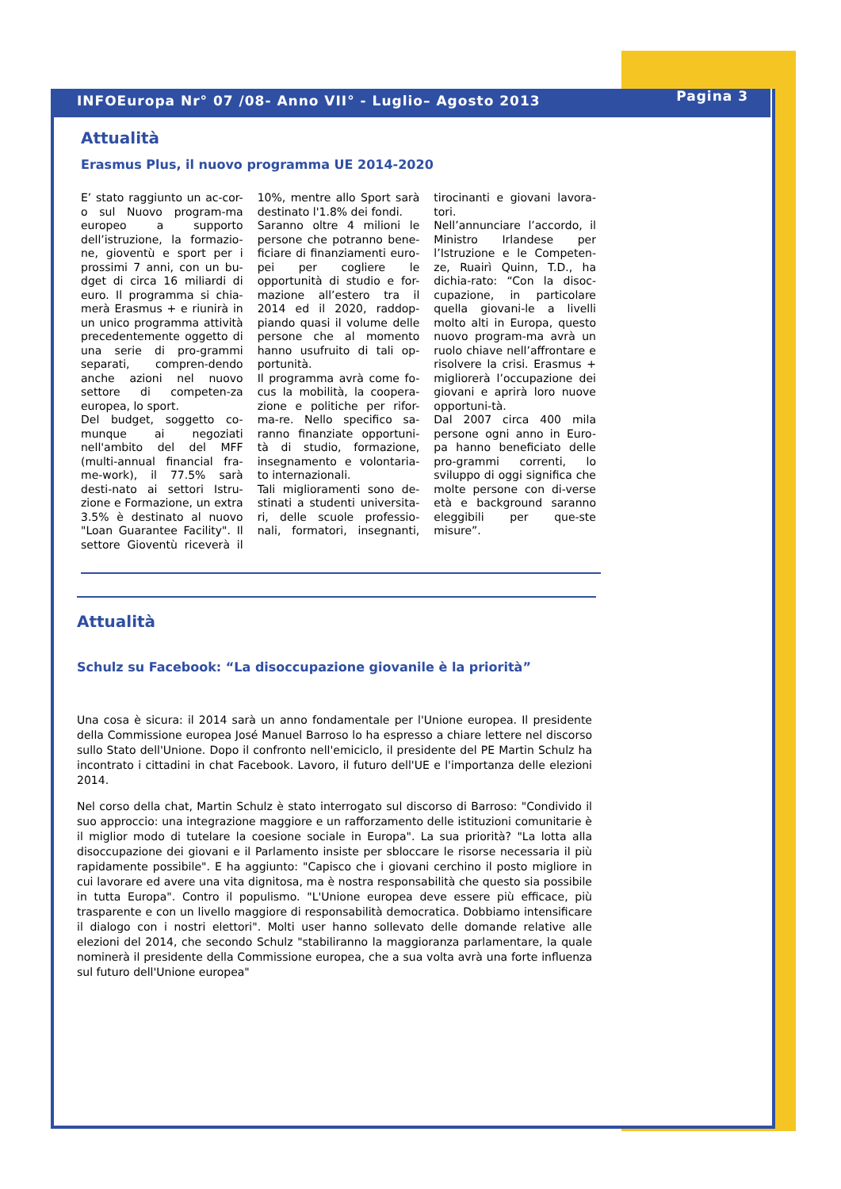INFOEuropa Nr° 07 /08- Anno VII° - Luglio– Agosto 2013 Pagina 3
Attualità
Erasmus Plus, il nuovo programma UE 2014-2020
E’ stato raggiunto un ac-cor-o sul Nuovo program-ma europeo a supporto dell’istruzione, la formazio-ne, gioventù e sport per i prossimi 7 anni, con un bu-dget di circa 16 miliardi di euro. Il programma si chia-merà Erasmus + e riunirà in un unico programma attività precedentemente oggetto di una serie di pro-grammi separati, compren-dendo anche azioni nel nuovo settore di competen-za europea, lo sport.
Del budget, soggetto co-munque ai negoziati nell'ambito del del MFF (multi-annual financial fra-me-work), il 77.5% sarà desti-nato ai settori Istru-zione e Formazione, un extra 3.5% è destinato al nuovo "Loan Guarantee Facility". Il settore Gioventù riceverà il 10%, mentre allo Sport sarà destinato l'1.8% dei fondi.
Saranno oltre 4 milioni le persone che potranno bene-ficiare di finanziamenti euro-pei per cogliere le opportunità di studio e for-mazione all’estero tra il 2014 ed il 2020, raddop-piando quasi il volume delle persone che al momento hanno usufruito di tali op-portunità.
Il programma avrà come fo-cus la mobilità, la coopera-zione e politiche per rifor-ma-re. Nello specifico sa-ranno finanziate opportuni-tà di studio, formazione, insegnamento e volontaria-to internazionali.
Tali miglioramenti sono de-stinati a studenti universita-ri, delle scuole professio-nali, formatori, insegnanti, tirocinanti e giovani lavora-tori.
Nell’annunciare l’accordo, il Ministro Irlandese per l’Istruzione e le Competen-ze, Ruairì Quinn, T.D., ha dichia-rato: “Con la disoc-cupazione, in particolare quella giovani-le a livelli molto alti in Europa, questo nuovo program-ma avrà un ruolo chiave nell’affrontare e risolvere la crisi. Erasmus + migliorerà l’occupazione dei giovani e aprirà loro nuove opportuni-tà.
Dal 2007 circa 400 mila persone ogni anno in Euro-pa hanno beneficiato delle pro-grammi correnti, lo sviluppo di oggi significa che molte persone con di-verse età e background saranno eleggibili per que-ste misure”.
Attualità
Schulz su Facebook: “La disoccupazione giovanile è la priorità”
Una cosa è sicura: il 2014 sarà un anno fondamentale per l'Unione europea. Il presidente della Commissione europea José Manuel Barroso lo ha espresso a chiare lettere nel discorso sullo Stato dell'Unione. Dopo il confronto nell'emiciclo, il presidente del PE Martin Schulz ha incontrato i cittadini in chat Facebook. Lavoro, il futuro dell'UE e l'importanza delle elezioni 2014.
Nel corso della chat, Martin Schulz è stato interrogato sul discorso di Barroso: "Condivido il suo approccio: una integrazione maggiore e un rafforzamento delle istituzioni comunitarie è il miglior modo di tutelare la coesione sociale in Europa". La sua priorità? "La lotta alla disoccupazione dei giovani e il Parlamento insiste per sbloccare le risorse necessaria il più rapidamente possibile". E ha aggiunto: "Capisco che i giovani cerchino il posto migliore in cui lavorare ed avere una vita dignitosa, ma è nostra responsabilità che questo sia possibile in tutta Europa". Contro il populismo. "L'Unione europea deve essere più efficace, più trasparente e con un livello maggiore di responsabilità democratica. Dobbiamo intensificare il dialogo con i nostri elettori". Molti user hanno sollevato delle domande relative alle elezioni del 2014, che secondo Schulz "stabiliranno la maggioranza parlamentare, la quale nominerà il presidente della Commissione europea, che a sua volta avrà una forte influenza sul futuro dell'Unione europea"